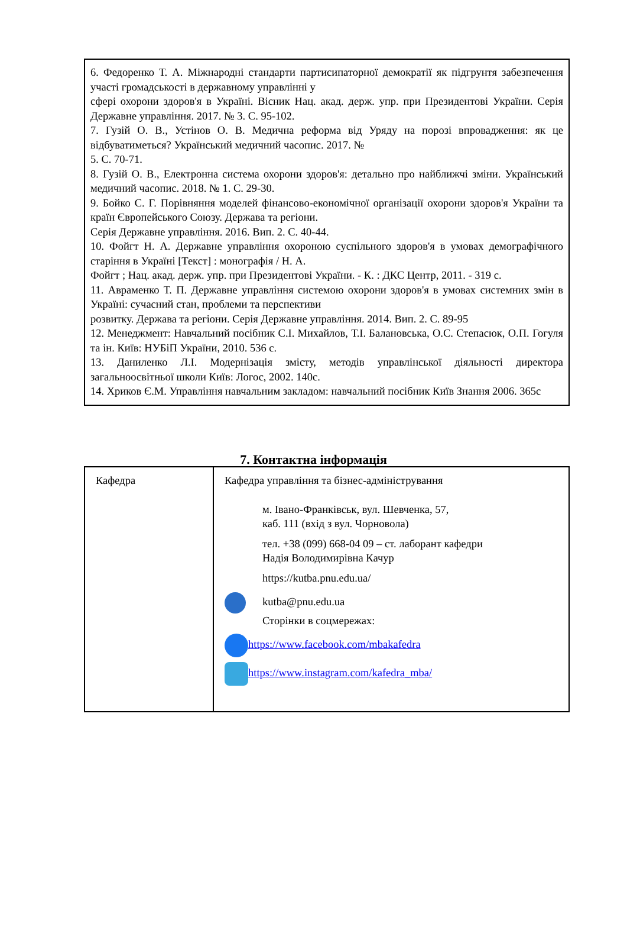6. Федоренко Т. А. Міжнародні стандарти партисипаторної демократії як підгрунтя забезпечення участі громадськості в державному управлінні у
сфері охорони здоров'я в Україні. Вісник Нац. акад. держ. упр. при Президентові України. Серія Державне управління. 2017. № 3. С. 95-102.
7. Гузій О. В., Устінов О. В. Медична реформа від Уряду на порозі впровадження: як це відбуватиметься? Український медичний часопис. 2017. №
5. С. 70-71.
8. Гузій О. В., Електронна система охорони здоров'я: детально про найближчі зміни. Український медичний часопис. 2018. № 1. С. 29-30.
9. Бойко С. Г. Порівняння моделей фінансово-економічної організації охорони здоров'я України та країн Європейського Союзу. Держава та регіони.
Серія Державне управління. 2016. Вип. 2. С. 40-44.
10. Фойгт Н. А. Державне управління охороною суспільного здоров'я в умовах демографічного старіння в Україні [Текст] : монографія / Н. А.
Фойгт ; Нац. акад. держ. упр. при Президентові України. - К. : ДКС Центр, 2011. - 319 с.
11. Авраменко Т. П. Державне управління системою охорони здоров'я в умовах системних змін в Україні: сучасний стан, проблеми та перспективи
розвитку. Держава та регіони. Серія Державне управління. 2014. Вип. 2. С. 89-95
12. Менеджмент: Навчальний посібник С.І. Михайлов, Т.І. Балановська, О.С. Степасюк, О.П. Гогуля та ін. Київ: НУБіП України, 2010. 536 с.
13. Даниленко Л.І. Модернізація змісту, методів управлінської діяльності директора загальноосвітньої школи Київ: Логос, 2002. 140с.
14. Хриков Є.М. Управління навчальним закладом: навчальний посібник Київ Знання 2006. 365с
7. Контактна інформація
| Кафедра | Кафедра управління та бізнес-адміністрування м. Івано-Франківськ, вул. Шевченка, 57, каб. 111 (вхід з вул. Чорновола) тел. +38 (099) 668-04 09 – ст. лаборант кафедри Надія Володимирівна Качур https://kutba.pnu.edu.ua/ kutba@pnu.edu.ua Сторінки в соцмережах: https://www.facebook.com/mbakafedra https://www.instagram.com/kafedra_mba/ |